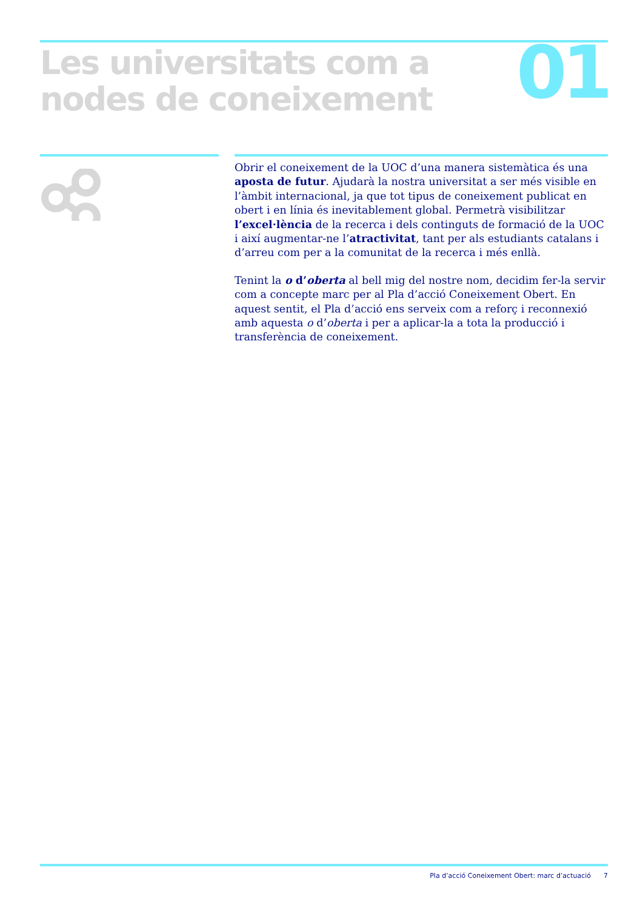Les universitats com a
nodes de coneixement
01
Obrir el coneixement de la UOC d’una manera sistemàtica és una aposta de futur. Ajudarà la nostra universitat a ser més visible en l’àmbit internacional, ja que tot tipus de coneixement publicat en obert i en línia és inevitablement global. Permetrà visibilitzar l’excel·lència de la recerca i dels continguts de formació de la UOC i així augmentar-ne l’atractivitat, tant per als estudiants catalans i d’arreu com per a la comunitat de la recerca i més enllà.
Tenint la o d’oberta al bell mig del nostre nom, decidim fer-la servir com a concepte marc per al Pla d’acció Coneixement Obert. En aquest sentit, el Pla d’acció ens serveix com a reforç i reconnexió amb aquesta o d’oberta i per a aplicar-la a tota la producció i transferència de coneixement.
Pla d’acció Coneixement Obert: marc d’actuació 7